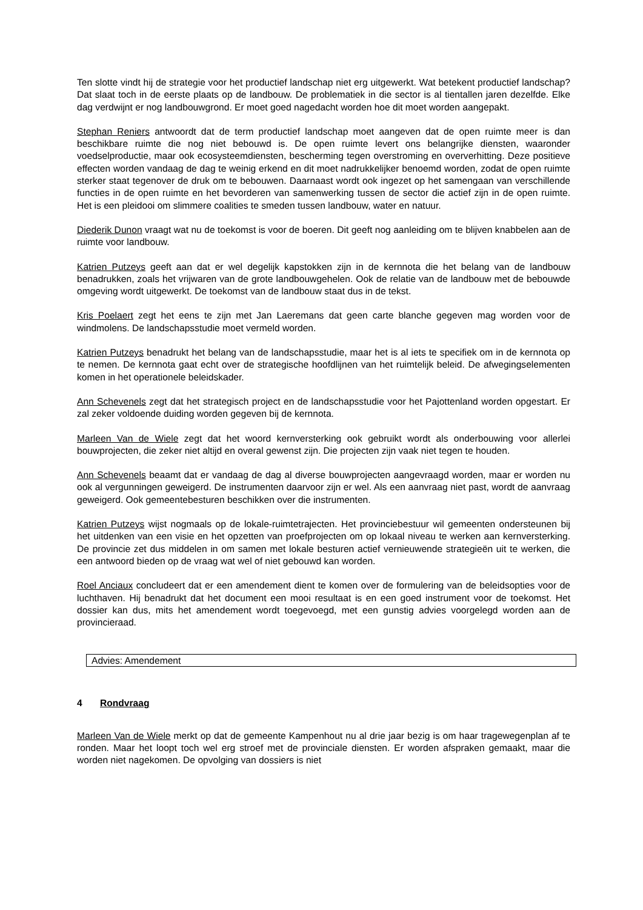Ten slotte vindt hij de strategie voor het productief landschap niet erg uitgewerkt. Wat betekent productief landschap? Dat slaat toch in de eerste plaats op de landbouw. De problematiek in die sector is al tientallen jaren dezelfde. Elke dag verdwijnt er nog landbouwgrond. Er moet goed nagedacht worden hoe dit moet worden aangepakt.
Stephan Reniers antwoordt dat de term productief landschap moet aangeven dat de open ruimte meer is dan beschikbare ruimte die nog niet bebouwd is. De open ruimte levert ons belangrijke diensten, waaronder voedselproductie, maar ook ecosysteemdiensten, bescherming tegen overstroming en oververhitting. Deze positieve effecten worden vandaag de dag te weinig erkend en dit moet nadrukkelijker benoemd worden, zodat de open ruimte sterker staat tegenover de druk om te bebouwen. Daarnaast wordt ook ingezet op het samengaan van verschillende functies in de open ruimte en het bevorderen van samenwerking tussen de sector die actief zijn in de open ruimte. Het is een pleidooi om slimmere coalities te smeden tussen landbouw, water en natuur.
Diederik Dunon vraagt wat nu de toekomst is voor de boeren. Dit geeft nog aanleiding om te blijven knabbelen aan de ruimte voor landbouw.
Katrien Putzeys geeft aan dat er wel degelijk kapstokken zijn in de kernnota die het belang van de landbouw benadrukken, zoals het vrijwaren van de grote landbouwgehelen. Ook de relatie van de landbouw met de bebouwde omgeving wordt uitgewerkt. De toekomst van de landbouw staat dus in de tekst.
Kris Poelaert zegt het eens te zijn met Jan Laeremans dat geen carte blanche gegeven mag worden voor de windmolens. De landschapsstudie moet vermeld worden.
Katrien Putzeys benadrukt het belang van de landschapsstudie, maar het is al iets te specifiek om in de kernnota op te nemen. De kernnota gaat echt over de strategische hoofdlijnen van het ruimtelijk beleid. De afwegingselementen komen in het operationele beleidskader.
Ann Schevenels zegt dat het strategisch project en de landschapsstudie voor het Pajottenland worden opgestart. Er zal zeker voldoende duiding worden gegeven bij de kernnota.
Marleen Van de Wiele zegt dat het woord kernversterking ook gebruikt wordt als onderbouwing voor allerlei bouwprojecten, die zeker niet altijd en overal gewenst zijn. Die projecten zijn vaak niet tegen te houden.
Ann Schevenels beaamt dat er vandaag de dag al diverse bouwprojecten aangevraagd worden, maar er worden nu ook al vergunningen geweigerd. De instrumenten daarvoor zijn er wel. Als een aanvraag niet past, wordt de aanvraag geweigerd. Ook gemeentebesturen beschikken over die instrumenten.
Katrien Putzeys wijst nogmaals op de lokale-ruimtetrajecten. Het provinciebestuur wil gemeenten ondersteunen bij het uitdenken van een visie en het opzetten van proefprojecten om op lokaal niveau te werken aan kernversterking. De provincie zet dus middelen in om samen met lokale besturen actief vernieuwende strategieën uit te werken, die een antwoord bieden op de vraag wat wel of niet gebouwd kan worden.
Roel Anciaux concludeert dat er een amendement dient te komen over de formulering van de beleidsopties voor de luchthaven. Hij benadrukt dat het document een mooi resultaat is en een goed instrument voor de toekomst. Het dossier kan dus, mits het amendement wordt toegevoegd, met een gunstig advies voorgelegd worden aan de provincieraad.
Advies: Amendement
4 Rondvraag
Marleen Van de Wiele merkt op dat de gemeente Kampenhout nu al drie jaar bezig is om haar tragewegenplan af te ronden. Maar het loopt toch wel erg stroef met de provinciale diensten. Er worden afspraken gemaakt, maar die worden niet nagekomen. De opvolging van dossiers is niet